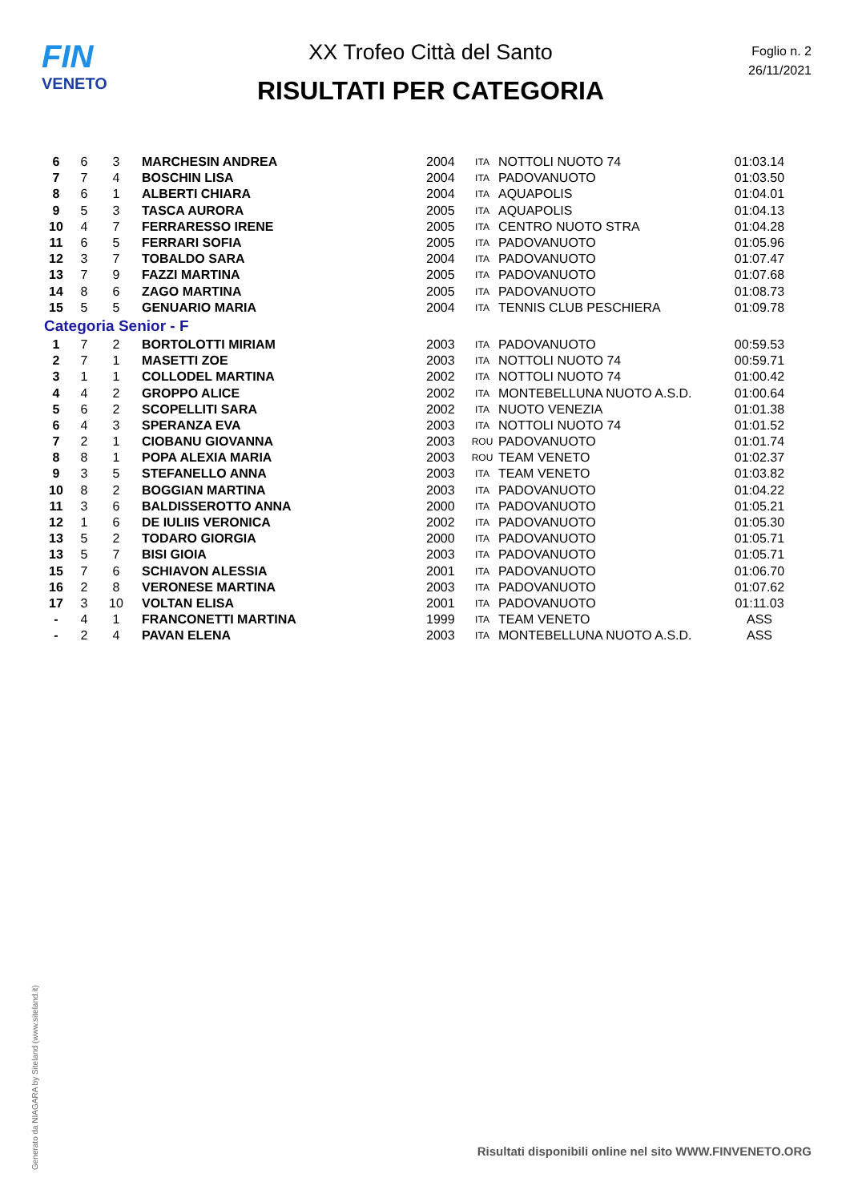FIN
VENETO
XX Trofeo Città del Santo
RISULTATI PER CATEGORIA
Foglio n. 2
26/11/2021
| 6 | 6 | 3 | MARCHESIN ANDREA | 2004 | ITA | NOTTOLI NUOTO 74 | 01:03.14 |
| 7 | 7 | 4 | BOSCHIN LISA | 2004 | ITA | PADOVANUOTO | 01:03.50 |
| 8 | 6 | 1 | ALBERTI CHIARA | 2004 | ITA | AQUAPOLIS | 01:04.01 |
| 9 | 5 | 3 | TASCA AURORA | 2005 | ITA | AQUAPOLIS | 01:04.13 |
| 10 | 4 | 7 | FERRARESSO IRENE | 2005 | ITA | CENTRO NUOTO STRA | 01:04.28 |
| 11 | 6 | 5 | FERRARI SOFIA | 2005 | ITA | PADOVANUOTO | 01:05.96 |
| 12 | 3 | 7 | TOBALDO SARA | 2004 | ITA | PADOVANUOTO | 01:07.47 |
| 13 | 7 | 9 | FAZZI MARTINA | 2005 | ITA | PADOVANUOTO | 01:07.68 |
| 14 | 8 | 6 | ZAGO MARTINA | 2005 | ITA | PADOVANUOTO | 01:08.73 |
| 15 | 5 | 5 | GENUARIO MARIA | 2004 | ITA | TENNIS CLUB PESCHIERA | 01:09.78 |
| Categoria Senior - F | | | | | | | |
| 1 | 7 | 2 | BORTOLOTTI MIRIAM | 2003 | ITA | PADOVANUOTO | 00:59.53 |
| 2 | 7 | 1 | MASETTI ZOE | 2003 | ITA | NOTTOLI NUOTO 74 | 00:59.71 |
| 3 | 1 | 1 | COLLODEL MARTINA | 2002 | ITA | NOTTOLI NUOTO 74 | 01:00.42 |
| 4 | 4 | 2 | GROPPO ALICE | 2002 | ITA | MONTEBELLUNA NUOTO A.S.D. | 01:00.64 |
| 5 | 6 | 2 | SCOPELLITI SARA | 2002 | ITA | NUOTO VENEZIA | 01:01.38 |
| 6 | 4 | 3 | SPERANZA EVA | 2003 | ITA | NOTTOLI NUOTO 74 | 01:01.52 |
| 7 | 2 | 1 | CIOBANU GIOVANNA | 2003 | ROU | PADOVANUOTO | 01:01.74 |
| 8 | 8 | 1 | POPA ALEXIA MARIA | 2003 | ROU | TEAM VENETO | 01:02.37 |
| 9 | 3 | 5 | STEFANELLO ANNA | 2003 | ITA | TEAM VENETO | 01:03.82 |
| 10 | 8 | 2 | BOGGIAN MARTINA | 2003 | ITA | PADOVANUOTO | 01:04.22 |
| 11 | 3 | 6 | BALDISSEROTTO ANNA | 2000 | ITA | PADOVANUOTO | 01:05.21 |
| 12 | 1 | 6 | DE IULIIS VERONICA | 2002 | ITA | PADOVANUOTO | 01:05.30 |
| 13 | 5 | 2 | TODARO GIORGIA | 2000 | ITA | PADOVANUOTO | 01:05.71 |
| 13 | 5 | 7 | BISI GIOIA | 2003 | ITA | PADOVANUOTO | 01:05.71 |
| 15 | 7 | 6 | SCHIAVON ALESSIA | 2001 | ITA | PADOVANUOTO | 01:06.70 |
| 16 | 2 | 8 | VERONESE MARTINA | 2003 | ITA | PADOVANUOTO | 01:07.62 |
| 17 | 3 | 10 | VOLTAN ELISA | 2001 | ITA | PADOVANUOTO | 01:11.03 |
| - | 4 | 1 | FRANCONETTI MARTINA | 1999 | ITA | TEAM VENETO | ASS |
| - | 2 | 4 | PAVAN ELENA | 2003 | ITA | MONTEBELLUNA NUOTO A.S.D. | ASS |
Generato da NIAGARA by Siteland (www.siteland.it)
Risultati disponibili online nel sito WWW.FINVENETO.ORG